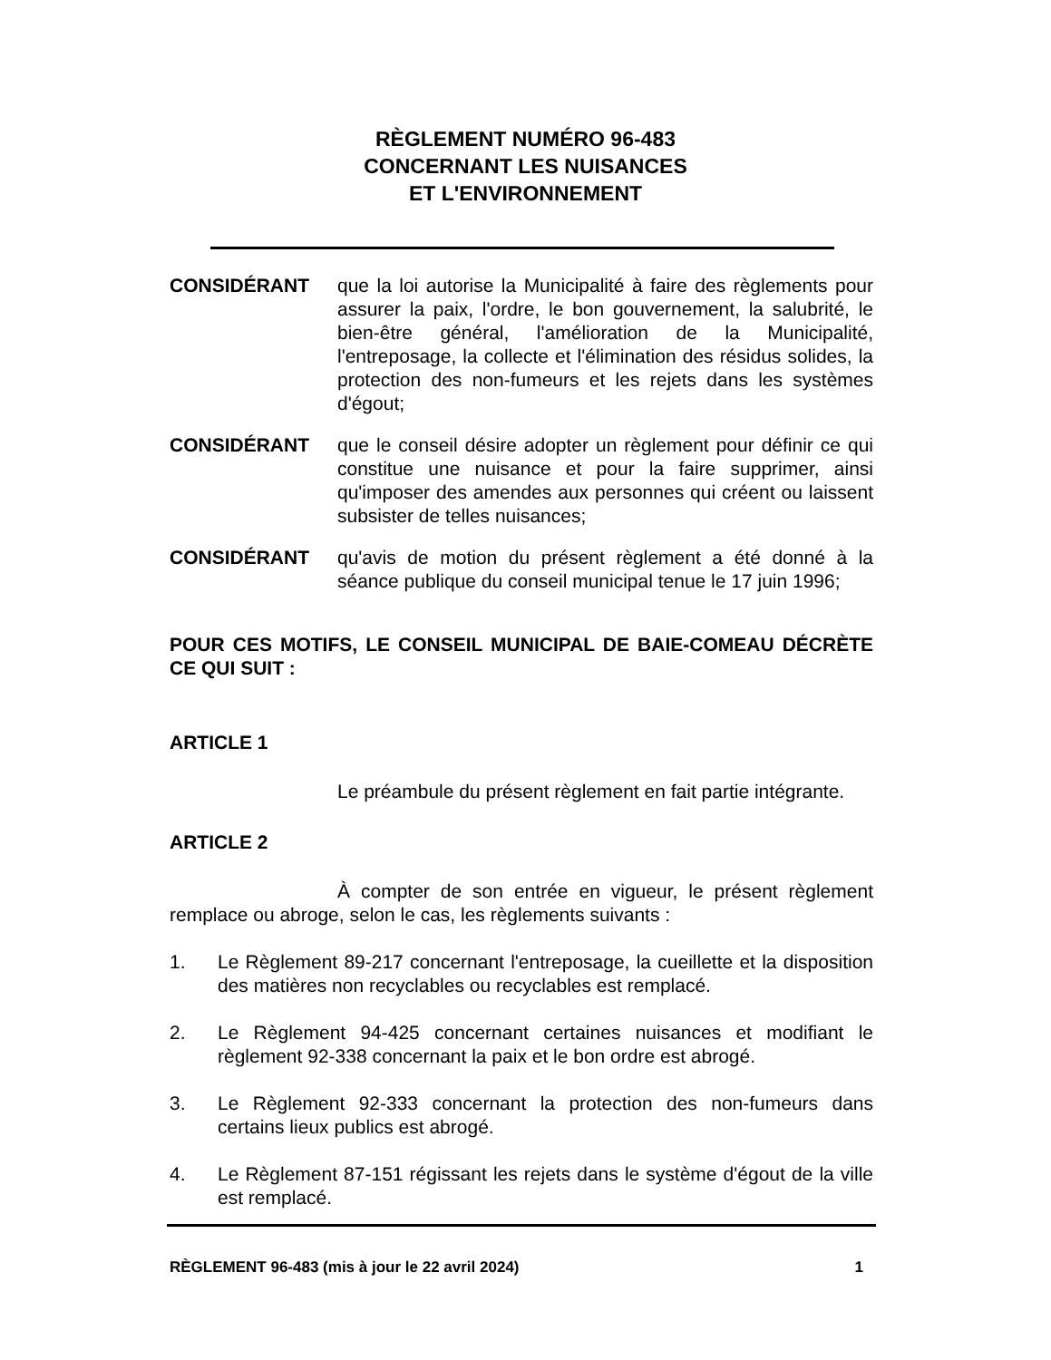RÈGLEMENT NUMÉRO 96-483
CONCERNANT LES NUISANCES
ET L'ENVIRONNEMENT
CONSIDÉRANT que la loi autorise la Municipalité à faire des règlements pour assurer la paix, l'ordre, le bon gouvernement, la salubrité, le bien-être général, l'amélioration de la Municipalité, l'entreposage, la collecte et l'élimination des résidus solides, la protection des non-fumeurs et les rejets dans les systèmes d'égout;
CONSIDÉRANT que le conseil désire adopter un règlement pour définir ce qui constitue une nuisance et pour la faire supprimer, ainsi qu'imposer des amendes aux personnes qui créent ou laissent subsister de telles nuisances;
CONSIDÉRANT qu'avis de motion du présent règlement a été donné à la séance publique du conseil municipal tenue le 17 juin 1996;
POUR CES MOTIFS, LE CONSEIL MUNICIPAL DE BAIE-COMEAU DÉCRÈTE CE QUI SUIT :
ARTICLE 1
Le préambule du présent règlement en fait partie intégrante.
ARTICLE 2
À compter de son entrée en vigueur, le présent règlement remplace ou abroge, selon le cas, les règlements suivants :
1. Le Règlement 89-217 concernant l'entreposage, la cueillette et la disposition des matières non recyclables ou recyclables est remplacé.
2. Le Règlement 94-425 concernant certaines nuisances et modifiant le règlement 92-338 concernant la paix et le bon ordre est abrogé.
3. Le Règlement 92-333 concernant la protection des non-fumeurs dans certains lieux publics est abrogé.
4. Le Règlement 87-151 régissant les rejets dans le système d'égout de la ville est remplacé.
RÈGLEMENT 96-483 (mis à jour le 22 avril 2024) 1